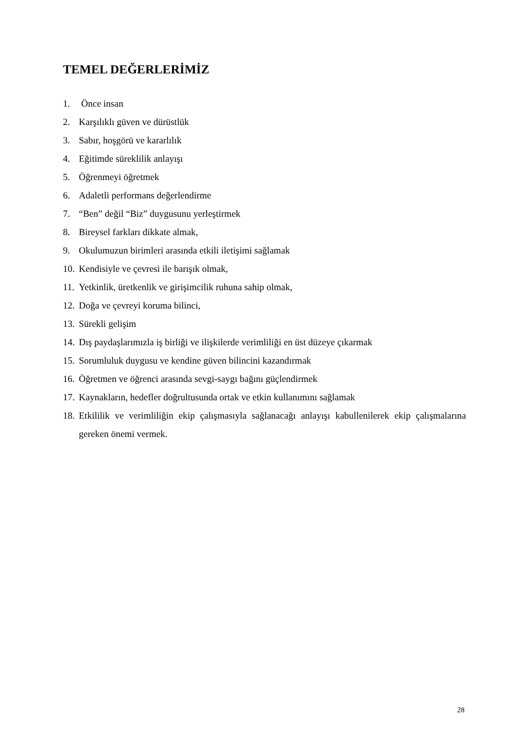TEMEL DEĞERLERİMİZ
1. Önce insan
2. Karşılıklı güven ve dürüstlük
3. Sabır, hoşgörü ve kararlılık
4. Eğitimde süreklilik anlayışı
5. Öğrenmeyi öğretmek
6. Adaletli performans değerlendirme
7. “Ben” değil “Biz” duygusunu yerleştirmek
8. Bireysel farkları dikkate almak,
9. Okulumuzun birimleri arasında etkili iletişimi sağlamak
10. Kendisiyle ve çevresi ile barışık olmak,
11. Yetkinlik, üretkenlik ve girişimcilik ruhuna sahip olmak,
12. Doğa ve çevreyi koruma bilinci,
13. Sürekli gelişim
14. Dış paydaşlarımızla iş birliği ve ilişkilerde verimliliği en üst düzeye çıkarmak
15. Sorumluluk duygusu ve kendine güven bilincini kazandırmak
16. Öğretmen ve öğrenci arasında sevgi-saygı bağını güçlendirmek
17. Kaynakların, hedefler doğrultusunda ortak ve etkin kullanımını sağlamak
18. Etkililik ve verimliliğin ekip çalışmasıyla sağlanacağı anlayışı kabullenilerek ekip çalışmalarına gereken önemi vermek.
28